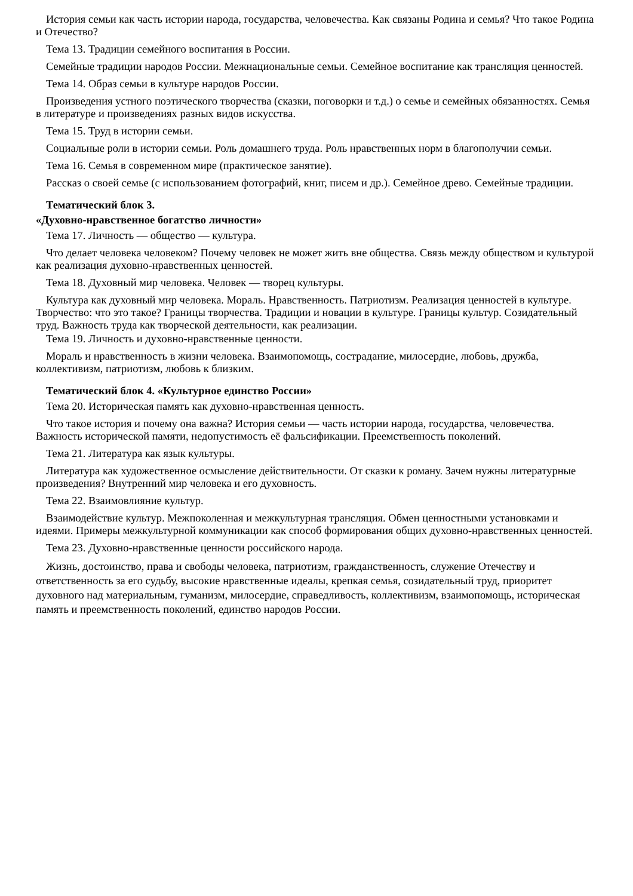История семьи как часть истории народа, государства, человечества. Как связаны Родина и семья? Что такое Родина и Отечество?
Тема 13. Традиции семейного воспитания в России.
Семейные традиции народов России. Межнациональные семьи. Семейное воспитание как трансляция ценностей.
Тема 14. Образ семьи в культуре народов России.
Произведения устного поэтического творчества (сказки, поговорки и т.д.) о семье и семейных обязанностях. Семья в литературе и произведениях разных видов искусства.
Тема 15. Труд в истории семьи.
Социальные роли в истории семьи. Роль домашнего труда. Роль нравственных норм в благополучии семьи.
Тема 16. Семья в современном мире (практическое занятие).
Рассказ о своей семье (с использованием фотографий, книг, писем и др.). Семейное древо. Семейные традиции.
Тематический блок 3.
«Духовно-нравственное богатство личности»
Тема 17. Личность — общество — культура.
Что делает человека человеком? Почему человек не может жить вне общества. Связь между обществом и культурой как реализация духовно-нравственных ценностей.
Тема 18. Духовный мир человека. Человек — творец культуры.
Культура как духовный мир человека. Мораль. Нравственность. Патриотизм. Реализация ценностей в культуре. Творчество: что это такое? Границы творчества. Традиции и новации в культуре. Границы культур. Созидательный труд. Важность труда как творческой деятельности, как реализации.
Тема 19. Личность и духовно-нравственные ценности.
Мораль и нравственность в жизни человека. Взаимопомощь, сострадание, милосердие, любовь, дружба, коллективизм, патриотизм, любовь к близким.
Тематический блок 4. «Культурное единство России»
Тема 20. Историческая память как духовно-нравственная ценность.
Что такое история и почему она важна? История семьи — часть истории народа, государства, человечества. Важность исторической памяти, недопустимость её фальсификации. Преемственность поколений.
Тема 21. Литература как язык культуры.
Литература как художественное осмысление действительности. От сказки к роману. Зачем нужны литературные произведения? Внутренний мир человека и его духовность.
Тема 22. Взаимовлияние культур.
Взаимодействие культур. Межпоколенная и межкультурная трансляция. Обмен ценностными установками и идеями. Примеры межкультурной коммуникации как способ формирования общих духовно-нравственных ценностей.
Тема 23. Духовно-нравственные ценности российского народа.
Жизнь, достоинство, права и свободы человека, патриотизм, гражданственность, служение Отечеству и ответственность за его судьбу, высокие нравственные идеалы, крепкая семья, созидательный труд, приоритет духовного над материальным, гуманизм, милосердие, справедливость, коллективизм, взаимопомощь, историческая память и преемственность поколений, единство народов России.